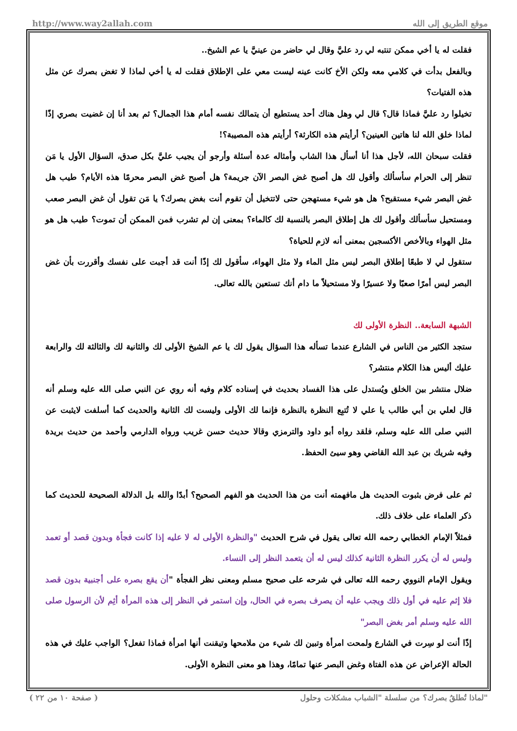http://www.way2allah.com موقع الطريق إلى الله
فقلت له يا أخي ممكن تنتبه لي رد عليَّ وقال لي حاضر من عينيَّ يا عم الشيخ..
وبالفعل بدأت في كلامي معه ولكن الأخ كانت عينه ليست معي على الإطلاق فقلت له يا أخي لماذا لا تغض بصرك عن مثل هذه الفتيات؟
تخيلوا رد عليَّ فماذا قال؟ قال لي وهل هناك أحد يستطيع أن يتمالك نفسه أمام هذا الجمال؟ ثم بعد أنا إن غضيت بصري إذًا لماذا خلق الله لنا هاتين العينين؟ أرأيتم هذه الكارثة؟ أرأيتم هذه المصيبة؟!
فقلت سبحان الله، لأجل هذا أنا أسأل هذا الشاب وأمثاله عدة أسئلة وأرجو أن يجيب عليَّ بكل صدق، السؤال الأول يا مَن تنظر إلى الحرام سأسألك وأقول لك هل أصبح غض البصر الآن جريمة؟ هل أصبح غض البصر محرمًا هذه الأيام؟ طيب هل غض البصر شيء مستقبح؟ هل هو شيء مستهجن حتى لاتتخيل أن تقوم أنت بغض بصرك؟ يا مَن تقول أن غض البصر صعب ومستحيل سأسألك وأقول لك هل إطلاق البصر بالنسبة لك كالماء؟ بمعنى إن لم تشرب فمن الممكن أن تموت؟ طيب هل هو مثل الهواء وبالأخص الأكسجين بمعنى أنه لازم للحياة؟
ستقول لي لا طبعًا إطلاق البصر ليس مثل الماء ولا مثل الهواء، سأقول لك إذًا أنت قد أجبت على نفسك وأقررت بأن غض البصر ليس أمرًا صعبًا ولا عسيرًا ولا مستحيلاً ما دام أنك تستعين بالله تعالى.
الشبهة السابعة.. النظرة الأولى لك
ستجد الكثير من الناس في الشارع عندما تسأله هذا السؤال يقول لك يا عم الشيخ الأولى لك والثانية لك والثالثة لك والرابعة عليك أليس هذا الكلام منتشر؟
ضلال منتشر بين الخلق ويُستدل على هذا الفساد بحديث في إسناده كلام وفيه أنه روي عن النبي صلى الله عليه وسلم أنه قال لعلي بن أبي طالب يا علي لا تُتبِع النظرة بالنظرة فإنما لك الأولى وليست لك الثانية والحديث كما أسلفت لايثبت عن النبي صلى الله عليه وسلم، فلقد رواه أبو داود والترمزي وقالا حديث حسن غريب ورواه الدارمي وأحمد من حديث بريدة وفيه شريك بن عبد الله القاضي وهو سيئ الحفظ.
ثم على فرض بثبوت الحديث هل مافهمته أنت من هذا الحديث هو الفهم الصحيح؟ أبدًا والله بل الدلالة الصحيحة للحديث كما ذكر العلماء على خلاف ذلك.
فمثلاً الإمام الخطابي رحمه الله تعالى يقول في شرح الحديث "والنظرة الأولى له لا عليه إذا كانت فجأة وبدون قصد أو تعمد وليس له أن يكرر النظرة الثانية كذلك ليس له أن يتعمد النظر إلى النساء.
ويقول الإمام النووي رحمه الله تعالى في شرحه على صحيح مسلم ومعنى نظر الفجأة "أن يقع بصره على أجنبية بدون قصد فلا إثم عليه في أول ذلك ويجب عليه أن يصرف بصره في الحال، وإن استمر في النظر إلى هذه المرأة أثِم لأن الرسول صلى الله عليه وسلم أمر بغض البصر"
إذًا أنت لو سِرت في الشارع ولمحت امرأة وتبين لك شيء من ملامحها وتيقنت أنها امرأة فماذا تفعل؟ الواجب عليك في هذه الحالة الإعراض عن هذه الفتاة وغض البصر عنها تمامًا، وهذا هو معنى النظرة الأولى.
( صفحة ١٠ من ٢٢ ) لماذا تُطلقُ بصرك؟ من سلسلة "الشباب مشكلات وحلول"